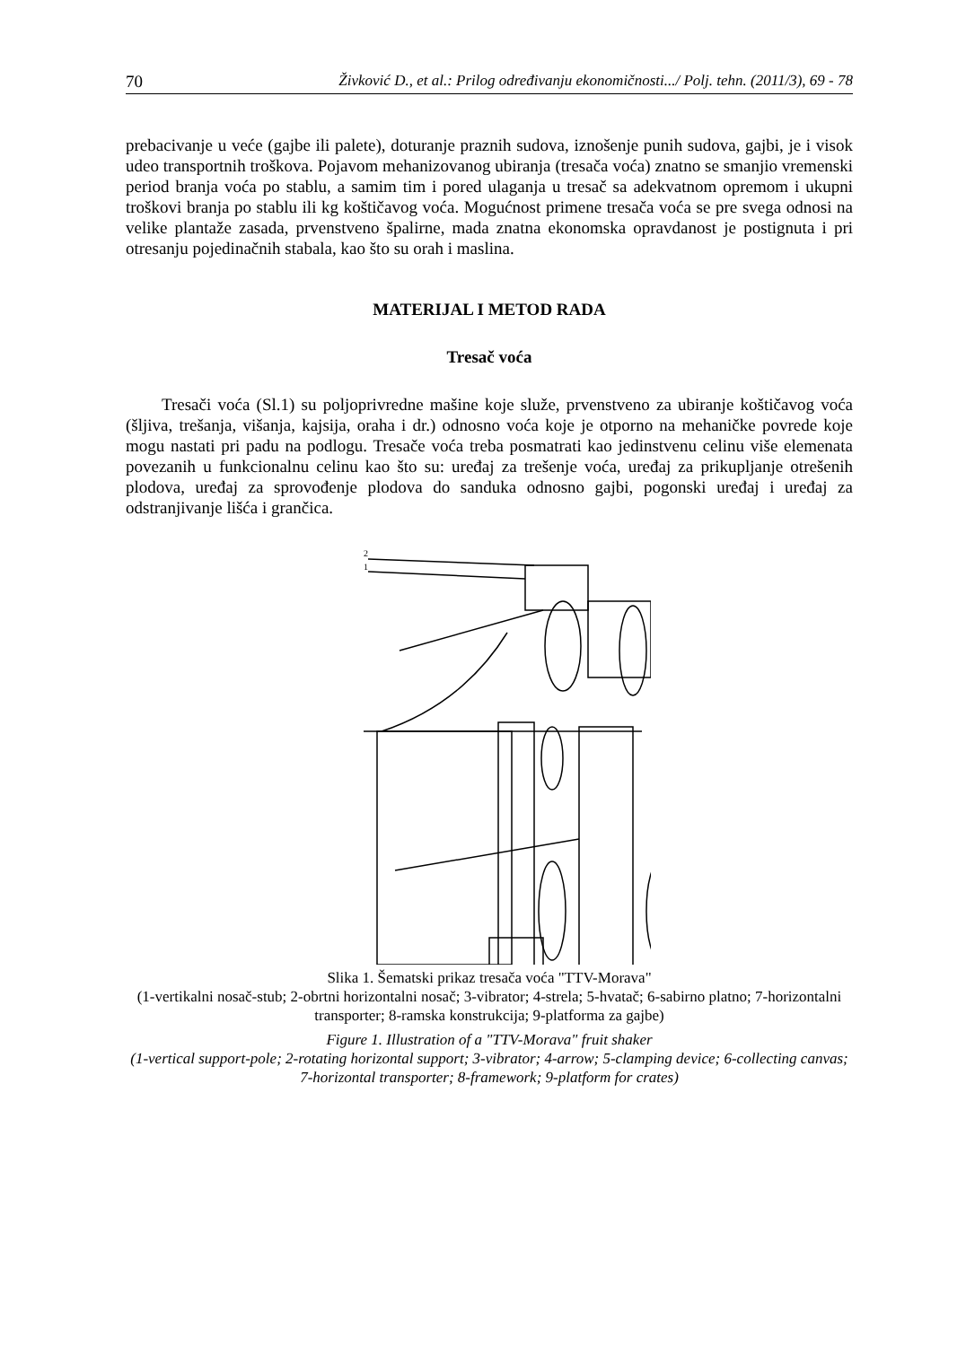70 Živković D., et al.: Prilog određivanju ekonomičnosti.../ Polj. tehn. (2011/3), 69 - 78
prebacivanje u veće (gajbe ili palete), doturanje praznih sudova, iznošenje punih sudova, gajbi, je i visok udeo transportnih troškova. Pojavom mehanizovanog ubiranja (tresača voća) znatno se smanjio vremenski period branja voća po stablu, a samim tim i pored ulaganja u tresač sa adekvatnom opremom i ukupni troškovi branja po stablu ili kg koštičavog voća. Mogućnost primene tresača voća se pre svega odnosi na velike plantaže zasada, prvenstveno špalirne, mada znatna ekonomska opravdanost je postignuta i pri otresanju pojedinačnih stabala, kao što su orah i maslina.
MATERIJAL I METOD RADA
Tresač voća
Tresači voća (Sl.1) su poljoprivredne mašine koje služe, prvenstveno za ubiranje koštičavog voća (šljiva, trešanja, višanja, kajsija, oraha i dr.) odnosno voća koje je otporno na mehaničke povrede koje mogu nastati pri padu na podlogu. Tresače voća treba posmatrati kao jedinstvenu celinu više elemenata povezanih u funkcionalnu celinu kao što su: uređaj za trešenje voća, uređaj za prikupljanje otrešenih plodova, uređaj za sprovođenje plodova do sanduka odnosno gajbi, pogonski uređaj i uređaj za odstranjivanje lišća i grančica.
2
1
Slika 1. Šematski prikaz tresača voća "TTV-Morava"
(1-vertikalni nosač-stub; 2-obrtni horizontalni nosač; 3-vibrator; 4-strela; 5-hvatač; 6-sabirno platno; 7-horizontalni transporter; 8-ramska konstrukcija; 9-platforma za gajbe)
Figure 1. Illustration of a "TTV-Morava" fruit shaker
(1-vertical support-pole; 2-rotating horizontal support; 3-vibrator; 4-arrow; 5-clamping device; 6-collecting canvas; 7-horizontal transporter; 8-framework; 9-platform for crates)